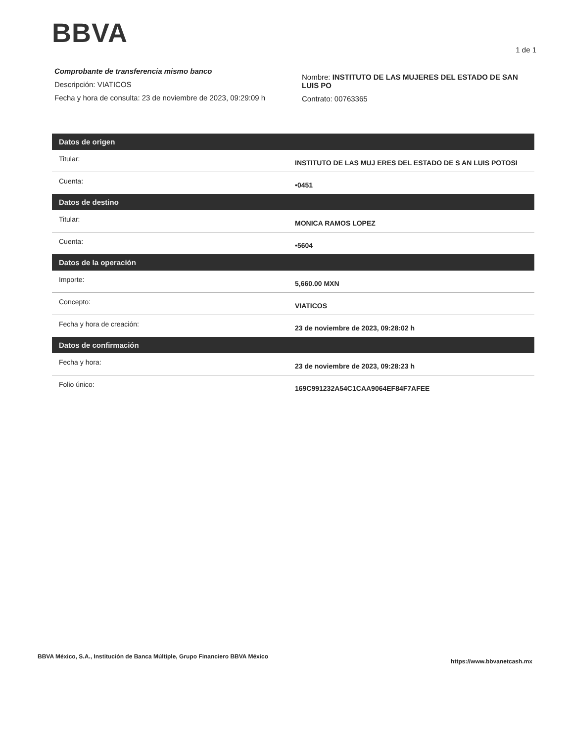BBVA
1 de 1
Comprobante de transferencia mismo banco
Descripción: VIATICOS
Fecha y hora de consulta: 23 de noviembre de 2023, 09:29:09 h
Nombre: INSTITUTO DE LAS MUJERES DEL ESTADO DE SAN LUIS PO
Contrato: 00763365
| Datos de origen | |
| --- | --- |
| Titular: | INSTITUTO DE LAS MUJ ERES DEL ESTADO DE S AN LUIS POTOSI |
| Cuenta: | •0451 |
| Datos de destino | |
| Titular: | MONICA RAMOS LOPEZ |
| Cuenta: | •5604 |
| Datos de la operación | |
| Importe: | 5,660.00 MXN |
| Concepto: | VIATICOS |
| Fecha y hora de creación: | 23 de noviembre de 2023, 09:28:02 h |
| Datos de confirmación | |
| Fecha y hora: | 23 de noviembre de 2023, 09:28:23 h |
| Folio único: | 169C991232A54C1CAA9064EF84F7AFEE |
BBVA México, S.A., Institución de Banca Múltiple, Grupo Financiero BBVA México https://www.bbvanetcash.mx